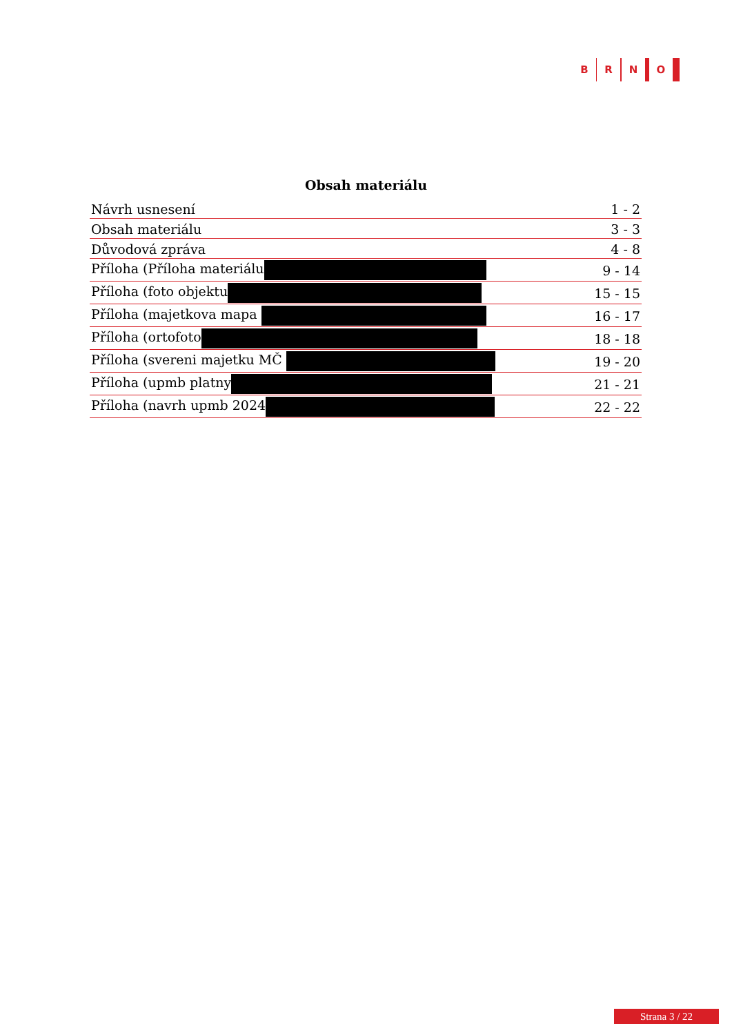B R N O
Obsah materiálu
| Návrh usnesení | 1 - 2 |
| Obsah materiálu | 3 - 3 |
| Důvodová zpráva | 4 - 8 |
| Příloha (Příloha materiálu | 9 - 14 |
| Příloha (foto objektu | 15 - 15 |
| Příloha (majetkova mapa | 16 - 17 |
| Příloha (ortofoto | 18 - 18 |
| Příloha (svereni majetku MČ | 19 - 20 |
| Příloha (upmb platny | 21 - 21 |
| Příloha (navrh upmb 2024 | 22 - 22 |
Strana 3 / 22